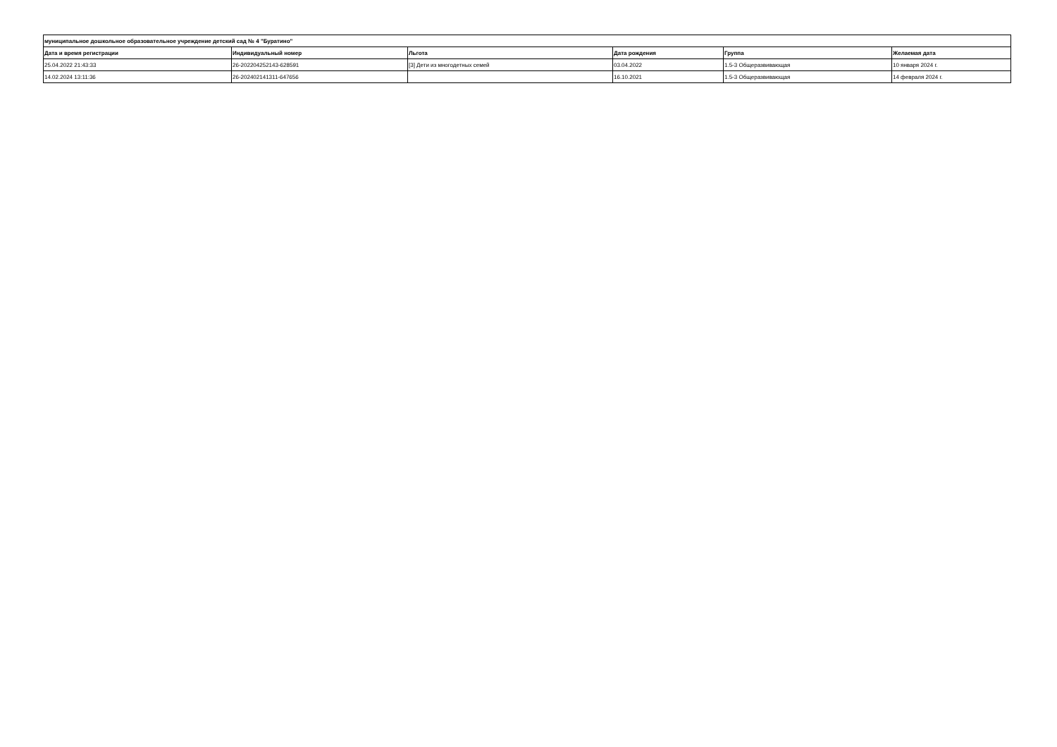| муниципальное дошкольное образовательное учреждение детский сад № 4 "Буратино" | | | | | |
| --- | --- | --- | --- | --- | --- |
| Дата и время регистрации | Индивидуальный номер | Льгота | Дата рождения | Группа | Желаемая дата |
| 25.04.2022 21:43:33 | 26-202204252143-628591 | [3] Дети из многодетных семей | 03.04.2022 | 1.5-3 Общеразвивающая | 10 января 2024 г. |
| 14.02.2024 13:11:36 | 26-202402141311-647656 | | 16.10.2021 | 1.5-3 Общеразвивающая | 14 февраля 2024 г. |